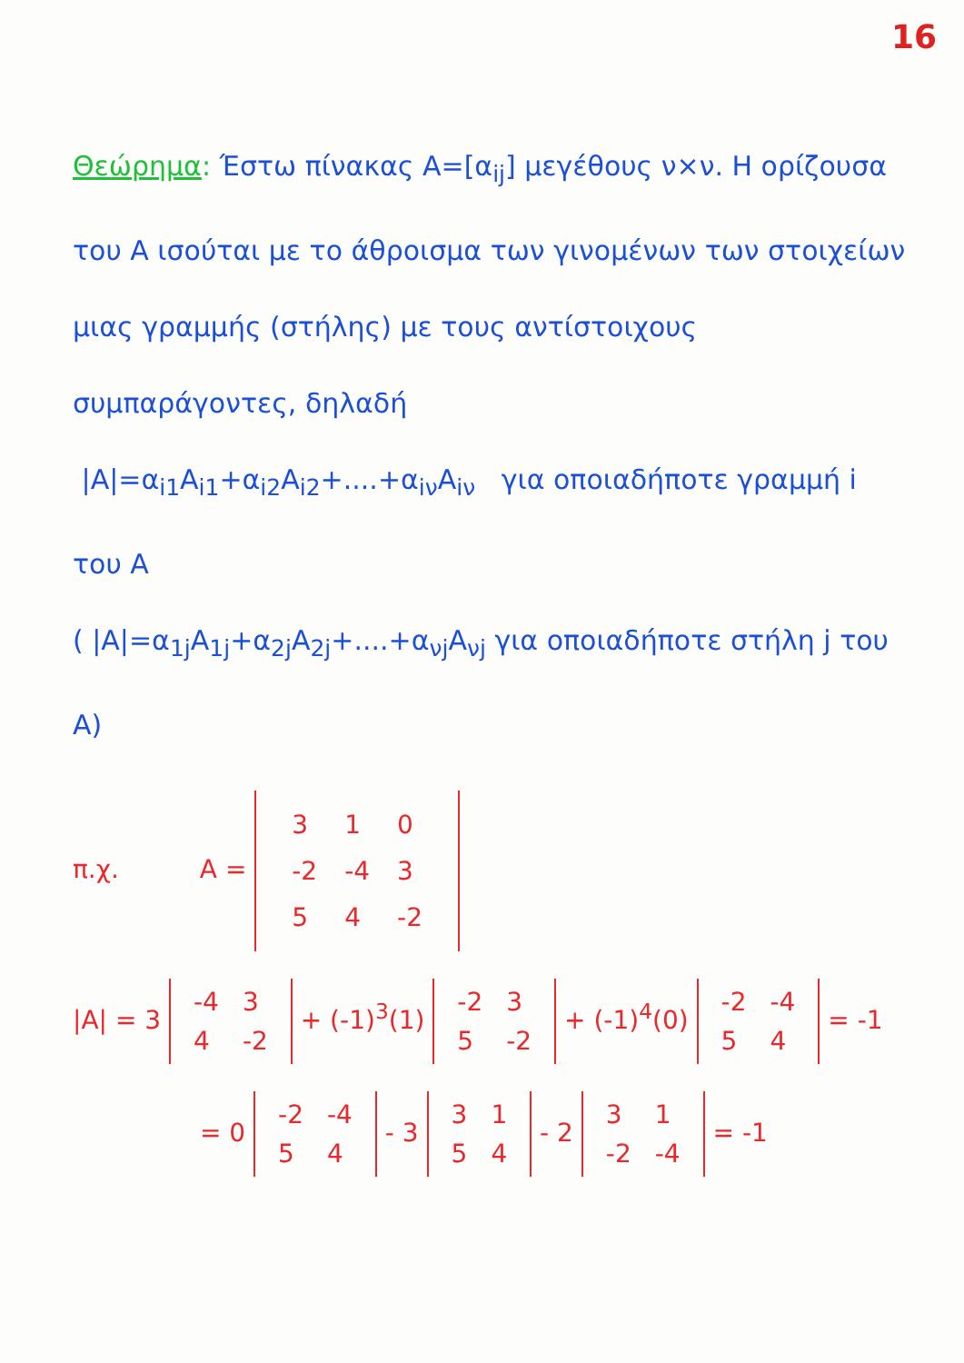16
Θεώρημα: Έστω πίνακας A=[α<sub>ij</sub>] μεγέθους ν×ν. Η ορίζουσα του A ισούται με το άθροισμα των γινομένων των στοιχείων μιας γραμμής (στήλης) με τους αντίστοιχους συμπαράγοντες, δηλαδή
|A|=α<sub>i1</sub>A<sub>i1</sub>+α<sub>i2</sub>A<sub>i2</sub>+....+α<sub>iν</sub>A<sub>iν</sub> για οποιαδήποτε γραμμή i του A
( |A|=α<sub>1j</sub>A<sub>1j</sub>+α<sub>2j</sub>A<sub>2j</sub>+....+α<sub>νj</sub>A<sub>νj</sub> για οποιαδήποτε στήλη j του A)
π.χ. A =
| 3 | 1 | 0 |
| -2 | -4 | 3 |
| 5 | 4 | -2 |
|A| = 3
| -4 | 3 |
| 4 | -2 |
+ (-1)<sup>3</sup>(1)
| -2 | 3 |
| 5 | -2 |
+ (-1)<sup>4</sup>(0)
| -2 | -4 |
| 5 | 4 |
= -1
= 0
| -2 | -4 |
| 5 | 4 |
- 3
| 3 | 1 |
| 5 | 4 |
- 2
| 3 | 1 |
| -2 | -4 |
= -1